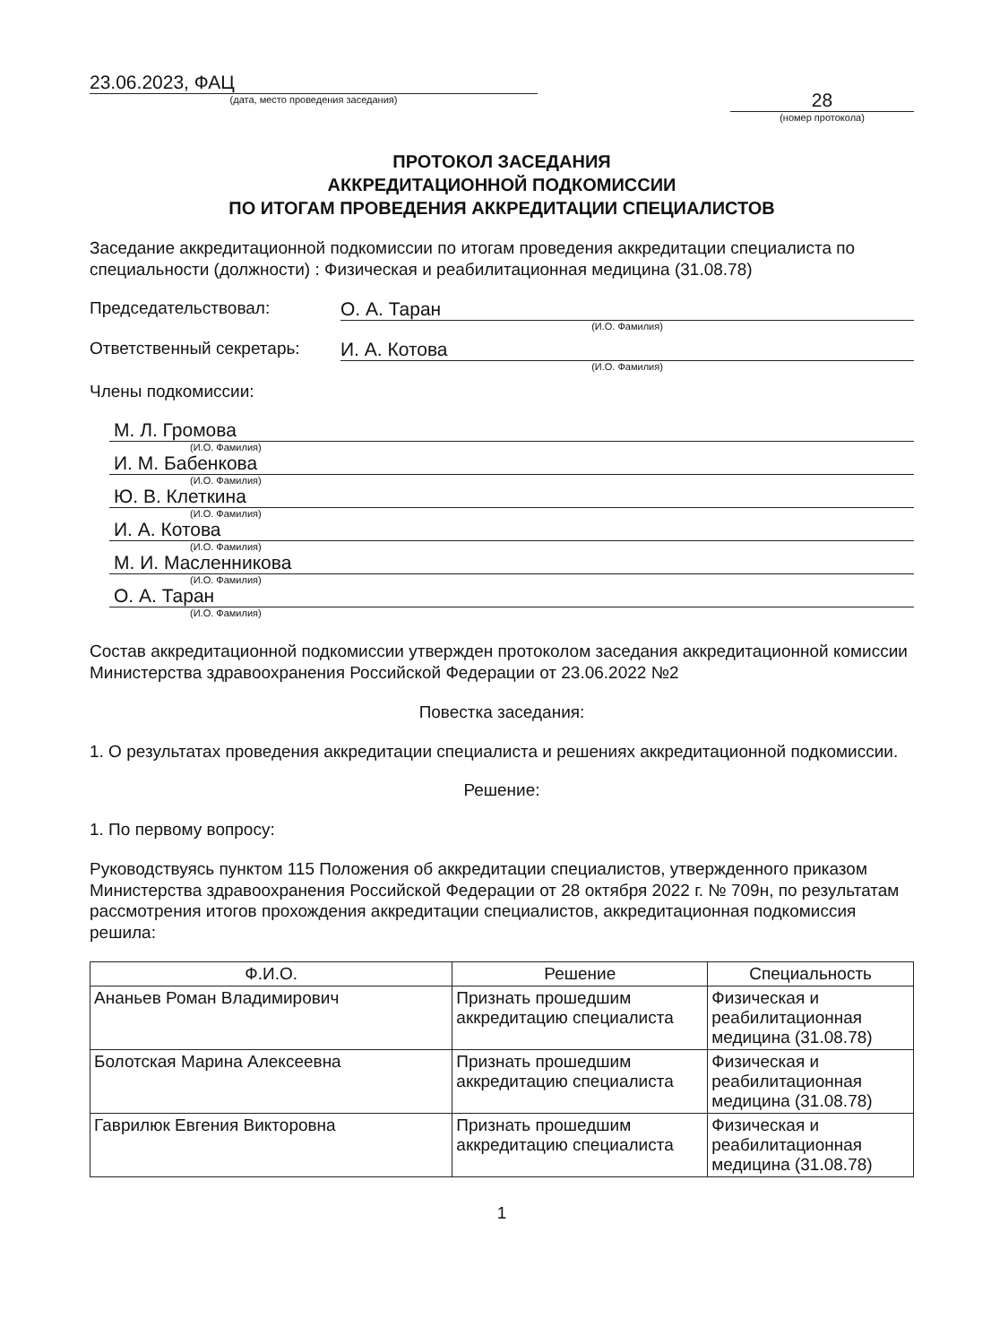23.06.2023, ФАЦ
(дата, место проведения заседания)
28
(номер протокола)
ПРОТОКОЛ ЗАСЕДАНИЯ
АККРЕДИТАЦИОННОЙ ПОДКОМИССИИ
ПО ИТОГАМ ПРОВЕДЕНИЯ АККРЕДИТАЦИИ СПЕЦИАЛИСТОВ
Заседание аккредитационной подкомиссии по итогам проведения аккредитации специалиста по специальности (должности) : Физическая и реабилитационная медицина (31.08.78)
Председательствовал: О. А. Таран
(И.О. Фамилия)
Ответственный секретарь: И. А. Котова
(И.О. Фамилия)
Члены подкомиссии:
М. Л. Громова
(И.О. Фамилия)
И. М. Бабенкова
(И.О. Фамилия)
Ю. В. Клеткина
(И.О. Фамилия)
И. А. Котова
(И.О. Фамилия)
М. И. Масленникова
(И.О. Фамилия)
О. А. Таран
(И.О. Фамилия)
Состав аккредитационной подкомиссии утвержден протоколом заседания аккредитационной комиссии Министерства здравоохранения Российской Федерации от 23.06.2022 №2
Повестка заседания:
1. О результатах проведения аккредитации специалиста и решениях аккредитационной подкомиссии.
Решение:
1. По первому вопросу:
Руководствуясь пунктом 115 Положения об аккредитации специалистов, утвержденного приказом Министерства здравоохранения Российской Федерации от 28 октября 2022 г. № 709н, по результатам рассмотрения итогов прохождения аккредитации специалистов, аккредитационная подкомиссия решила:
| Ф.И.О. | Решение | Специальность |
| --- | --- | --- |
| Ананьев Роман Владимирович | Признать прошедшим аккредитацию специалиста | Физическая и реабилитационная медицина (31.08.78) |
| Болотская Марина Алексеевна | Признать прошедшим аккредитацию специалиста | Физическая и реабилитационная медицина (31.08.78) |
| Гаврилюк Евгения Викторовна | Признать прошедшим аккредитацию специалиста | Физическая и реабилитационная медицина (31.08.78) |
1